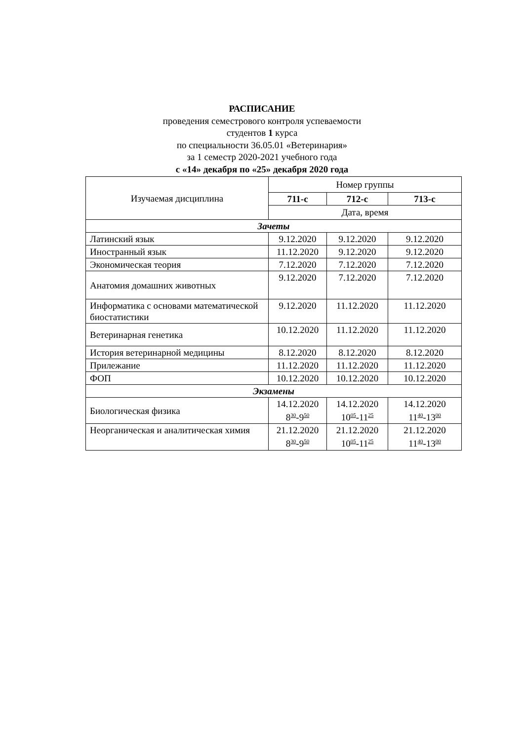РАСПИСАНИЕ
проведения семестрового контроля успеваемости
студентов 1 курса
по специальности 36.05.01 «Ветеринария»
за 1 семестр 2020-2021 учебного года
с «14» декабря по «25» декабря 2020 года
| Изучаемая дисциплина | Номер группы | | |
| --- | --- | --- | --- |
| | 711-с | 712-с | 713-с |
| | Дата, время | | |
| Зачеты | | | |
| Латинский язык | 9.12.2020 | 9.12.2020 | 9.12.2020 |
| Иностранный язык | 11.12.2020 | 9.12.2020 | 9.12.2020 |
| Экономическая теория | 7.12.2020 | 7.12.2020 | 7.12.2020 |
| Анатомия домашних животных | 9.12.2020 | 7.12.2020 | 7.12.2020 |
| Информатика с основами математической биостатистики | 9.12.2020 | 11.12.2020 | 11.12.2020 |
| Ветеринарная генетика | 10.12.2020 | 11.12.2020 | 11.12.2020 |
| История ветеринарной медицины | 8.12.2020 | 8.12.2020 | 8.12.2020 |
| Прилежание | 11.12.2020 | 11.12.2020 | 11.12.2020 |
| ФОП | 10.12.2020 | 10.12.2020 | 10.12.2020 |
| Экзамены | | | |
| Биологическая физика | 14.12.2020 8<sup>30</sup>-9<sup>50</sup> | 14.12.2020 10<sup>05</sup>-11<sup>25</sup> | 14.12.2020 11<sup>40</sup>-13<sup>00</sup> |
| Неорганическая и аналитическая химия | 21.12.2020 8<sup>30</sup>-9<sup>50</sup> | 21.12.2020 10<sup>05</sup>-11<sup>25</sup> | 21.12.2020 11<sup>40</sup>-13<sup>00</sup> |